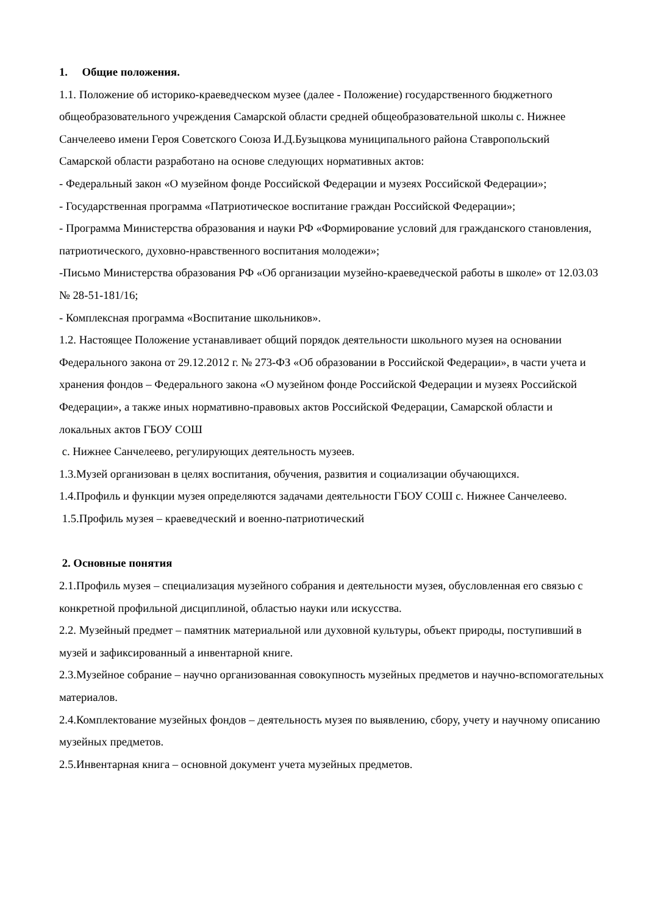1. Общие положения.
1.1. Положение об историко-краеведческом музее (далее - Положение) государственного бюджетного общеобразовательного учреждения Самарской области средней общеобразовательной школы с. Нижнее Санчелеево имени Героя Советского Союза И.Д.Бузыцкова муниципального района Ставропольский Самарской области разработано на основе следующих нормативных актов:
- Федеральный закон «О музейном фонде Российской Федерации и музеях Российской Федерации»;
- Государственная программа «Патриотическое воспитание граждан Российской Федерации»;
- Программа Министерства образования и науки РФ «Формирование условий для гражданского становления, патриотического, духовно-нравственного воспитания молодежи»;
-Письмо Министерства образования РФ «Об организации музейно-краеведческой работы в школе» от 12.03.03 № 28-51-181/16;
- Комплексная программа «Воспитание школьников».
1.2. Настоящее Положение устанавливает общий порядок деятельности школьного музея на основании Федерального закона от 29.12.2012 г. № 273-ФЗ «Об образовании в Российской Федерации», в части учета и хранения фондов – Федерального закона «О музейном фонде Российской Федерации и музеях Российской Федерации», а также иных нормативно-правовых актов Российской Федерации, Самарской области и локальных актов ГБОУ СОШ
с. Нижнее Санчелеево, регулирующих деятельность музеев.
1.3.Музей организован в целях воспитания, обучения, развития и социализации обучающихся.
1.4.Профиль и функции музея определяются задачами деятельности ГБОУ СОШ с. Нижнее Санчелеево.
1.5.Профиль музея – краеведческий и военно-патриотический
2. Основные понятия
2.1.Профиль музея – специализация музейного собрания и деятельности музея, обусловленная его связью с конкретной профильной дисциплиной, областью науки или искусства.
2.2. Музейный предмет – памятник материальной или духовной культуры, объект природы, поступивший в музей и зафиксированный а инвентарной книге.
2.3.Музейное собрание – научно организованная совокупность музейных предметов и научно-вспомогательных материалов.
2.4.Комплектование музейных фондов – деятельность музея по выявлению, сбору, учету и научному описанию музейных предметов.
2.5.Инвентарная книга – основной документ учета музейных предметов.